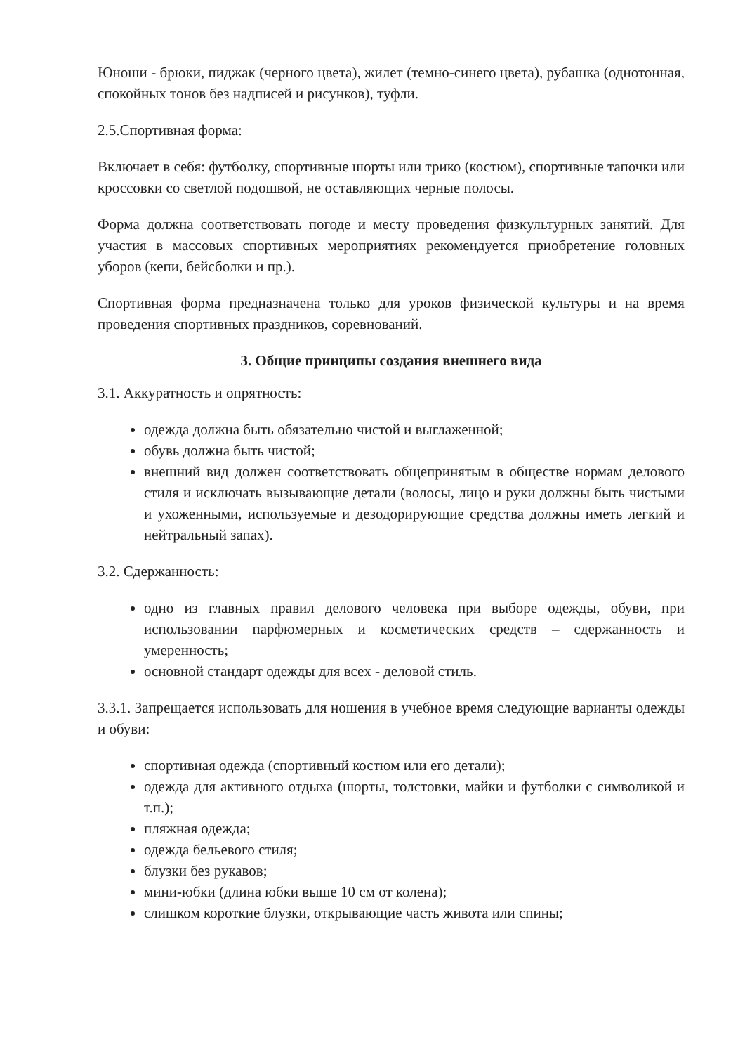Юноши - брюки, пиджак (черного цвета), жилет (темно-синего цвета), рубашка (однотонная, спокойных тонов без надписей и рисунков), туфли.
2.5.Спортивная форма:
Включает в себя: футболку, спортивные шорты или трико (костюм), спортивные тапочки или кроссовки со светлой подошвой, не оставляющих черные полосы.
Форма должна соответствовать погоде и месту проведения физкультурных занятий. Для участия в массовых спортивных мероприятиях рекомендуется приобретение головных уборов (кепи, бейсболки и пр.).
Спортивная форма предназначена только для уроков физической культуры и на время проведения спортивных праздников, соревнований.
3. Общие принципы создания внешнего вида
3.1. Аккуратность и опрятность:
одежда должна быть обязательно чистой и выглаженной;
обувь должна быть чистой;
внешний вид должен соответствовать общепринятым в обществе нормам делового стиля и исключать вызывающие детали (волосы, лицо и руки должны быть чистыми и ухоженными, используемые и дезодорирующие средства должны иметь легкий и нейтральный запах).
3.2. Сдержанность:
одно из главных правил делового человека при выборе одежды, обуви, при использовании парфюмерных и косметических средств – сдержанность и умеренность;
основной стандарт одежды для всех - деловой стиль.
3.3.1. Запрещается использовать для ношения в учебное время следующие варианты одежды и обуви:
спортивная одежда (спортивный костюм или его детали);
одежда для активного отдыха (шорты, толстовки, майки и футболки с символикой и т.п.);
пляжная одежда;
одежда бельевого стиля;
блузки без рукавов;
мини-юбки (длина юбки выше 10 см от колена);
слишком короткие блузки, открывающие часть живота или спины;